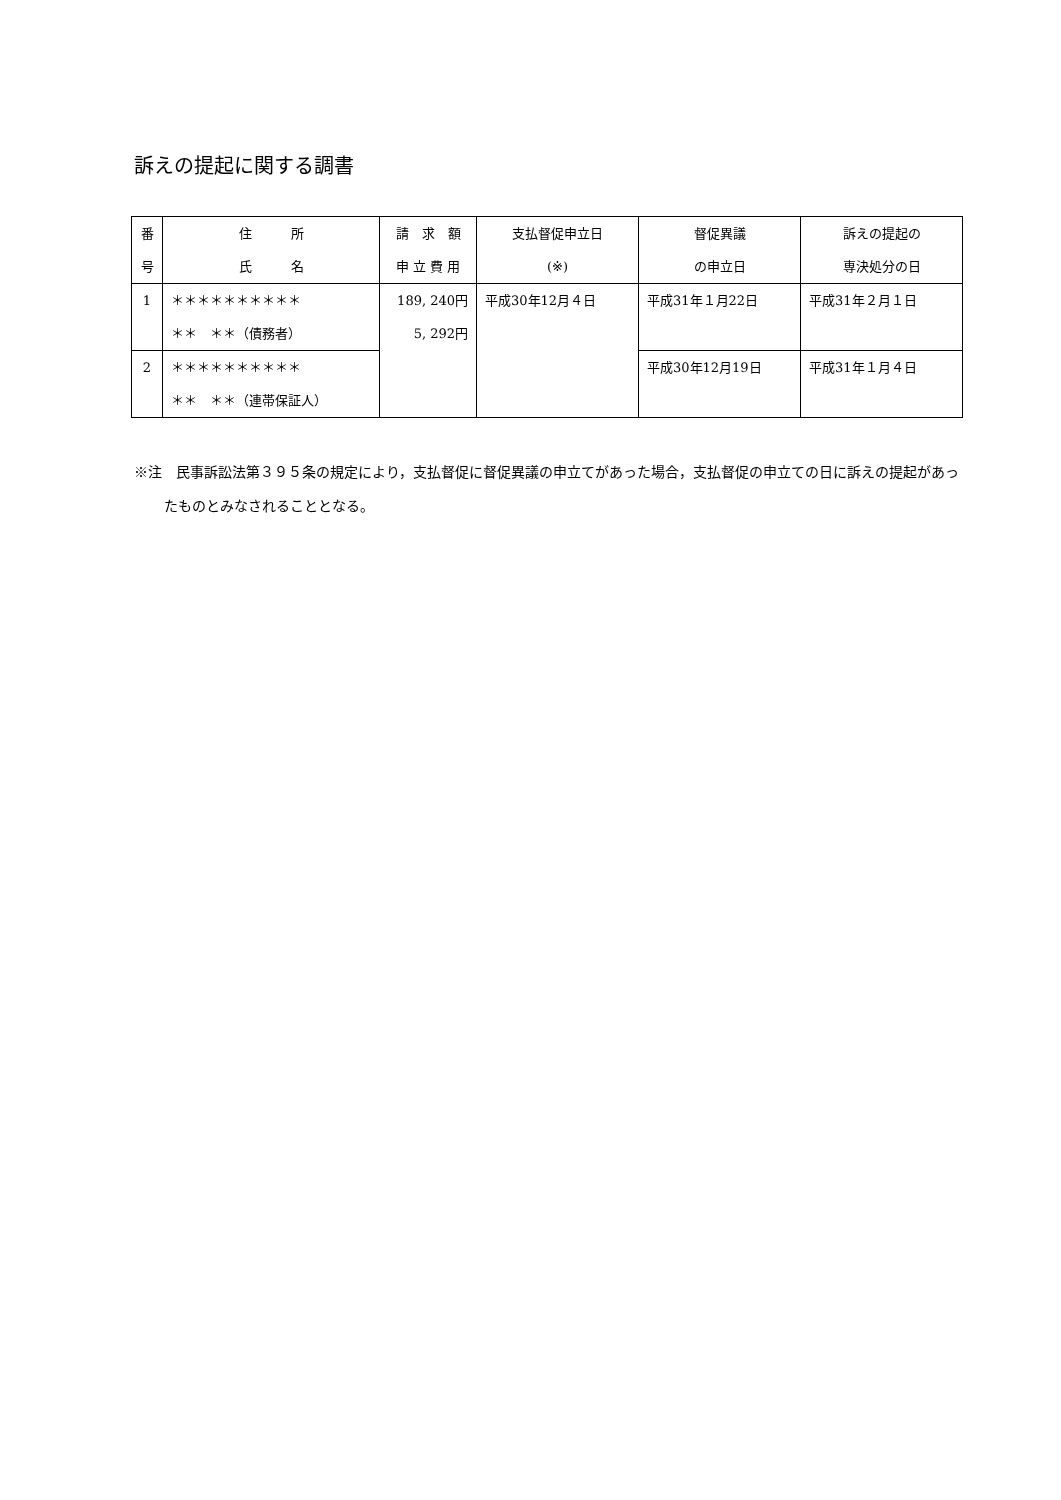訴えの提起に関する調書
| 番 号 | 住 所 氏 名 | 請 求 額 申 立 費 用 | 支払督促申立日 (※) | 督促異議 の申立日 | 訴えの提起の 専決処分の日 |
| --- | --- | --- | --- | --- | --- |
| 1 | ＊＊＊＊＊＊＊＊＊＊ ＊＊ ＊＊（債務者） | 189, 240円 5, 292円 | 平成30年12月４日 | 平成31年１月22日 | 平成31年２月１日 |
| 2 | ＊＊＊＊＊＊＊＊＊＊ ＊＊ ＊＊（連帯保証人） | | | 平成30年12月19日 | 平成31年１月４日 |
※注　民事訴訟法第３９５条の規定により，支払督促に督促異議の申立てがあった場合，支払督促の申立ての日に訴えの提起があったものとみなされることとなる。